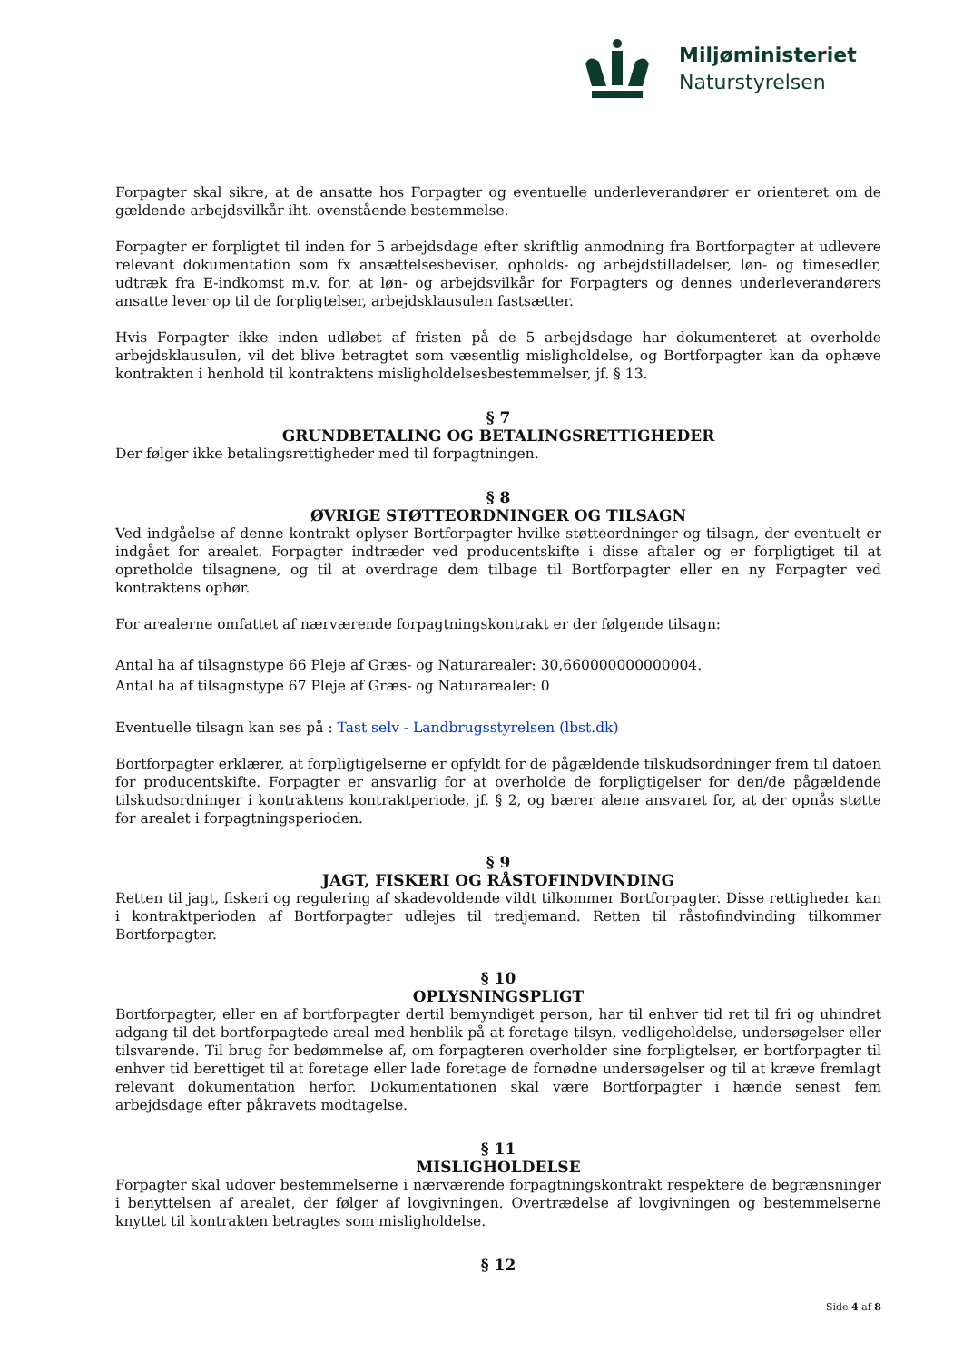Miljøministeriet
Naturstyrelsen
Forpagter skal sikre, at de ansatte hos Forpagter og eventuelle underleverandører er orienteret om de gældende arbejdsvilkår iht. ovenstående bestemmelse.
Forpagter er forpligtet til inden for 5 arbejdsdage efter skriftlig anmodning fra Bortforpagter at udlevere relevant dokumentation som fx ansættelsesbeviser, opholds- og arbejdstilladelser, løn- og timesedler, udtræk fra E-indkomst m.v. for, at løn- og arbejdsvilkår for Forpagters og dennes underleverandørers ansatte lever op til de forpligtelser, arbejdsklausulen fastsætter.
Hvis Forpagter ikke inden udløbet af fristen på de 5 arbejdsdage har dokumenteret at overholde arbejdsklausulen, vil det blive betragtet som væsentlig misligholdelse, og Bortforpagter kan da ophæve kontrakten i henhold til kontraktens misligholdelsesbestemmelser, jf. § 13.
§ 7
GRUNDBETALING OG BETALINGSRETTIGHEDER
Der følger ikke betalingsrettigheder med til forpagtningen.
§ 8
ØVRIGE STØTTEORDNINGER OG TILSAGN
Ved indgåelse af denne kontrakt oplyser Bortforpagter hvilke støtteordninger og tilsagn, der eventuelt er indgået for arealet. Forpagter indtræder ved producentskifte i disse aftaler og er forpligtiget til at opretholde tilsagnene, og til at overdrage dem tilbage til Bortforpagter eller en ny Forpagter ved kontraktens ophør.
For arealerne omfattet af nærværende forpagtningskontrakt er der følgende tilsagn:
Antal ha af tilsagnstype 66 Pleje af Græs- og Naturarealer: 30,660000000000004.
Antal ha af tilsagnstype 67 Pleje af Græs- og Naturarealer: 0
Eventuelle tilsagn kan ses på : Tast selv - Landbrugsstyrelsen (lbst.dk)
Bortforpagter erklærer, at forpligtigelserne er opfyldt for de pågældende tilskudsordninger frem til datoen for producentskifte. Forpagter er ansvarlig for at overholde de forpligtigelser for den/de pågældende tilskudsordninger i kontraktens kontraktperiode, jf. § 2, og bærer alene ansvaret for, at der opnås støtte for arealet i forpagtningsperioden.
§ 9
JAGT, FISKERI OG RÅSTOFINDVINDING
Retten til jagt, fiskeri og regulering af skadevoldende vildt tilkommer Bortforpagter. Disse rettigheder kan i kontraktperioden af Bortforpagter udlejes til tredjemand. Retten til råstofindvinding tilkommer Bortforpagter.
§ 10
OPLYSNINGSPLIGT
Bortforpagter, eller en af bortforpagter dertil bemyndiget person, har til enhver tid ret til fri og uhindret adgang til det bortforpagtede areal med henblik på at foretage tilsyn, vedligeholdelse, undersøgelser eller tilsvarende. Til brug for bedømmelse af, om forpagteren overholder sine forpligtelser, er bortforpagter til enhver tid berettiget til at foretage eller lade foretage de fornødne undersøgelser og til at kræve fremlagt relevant dokumentation herfor. Dokumentationen skal være Bortforpagter i hænde senest fem arbejdsdage efter påkravets modtagelse.
§ 11
MISLIGHOLDELSE
Forpagter skal udover bestemmelserne i nærværende forpagtningskontrakt respektere de begrænsninger i benyttelsen af arealet, der følger af lovgivningen. Overtrædelse af lovgivningen og bestemmelserne knyttet til kontrakten betragtes som misligholdelse.
§ 12
Side 4 af 8